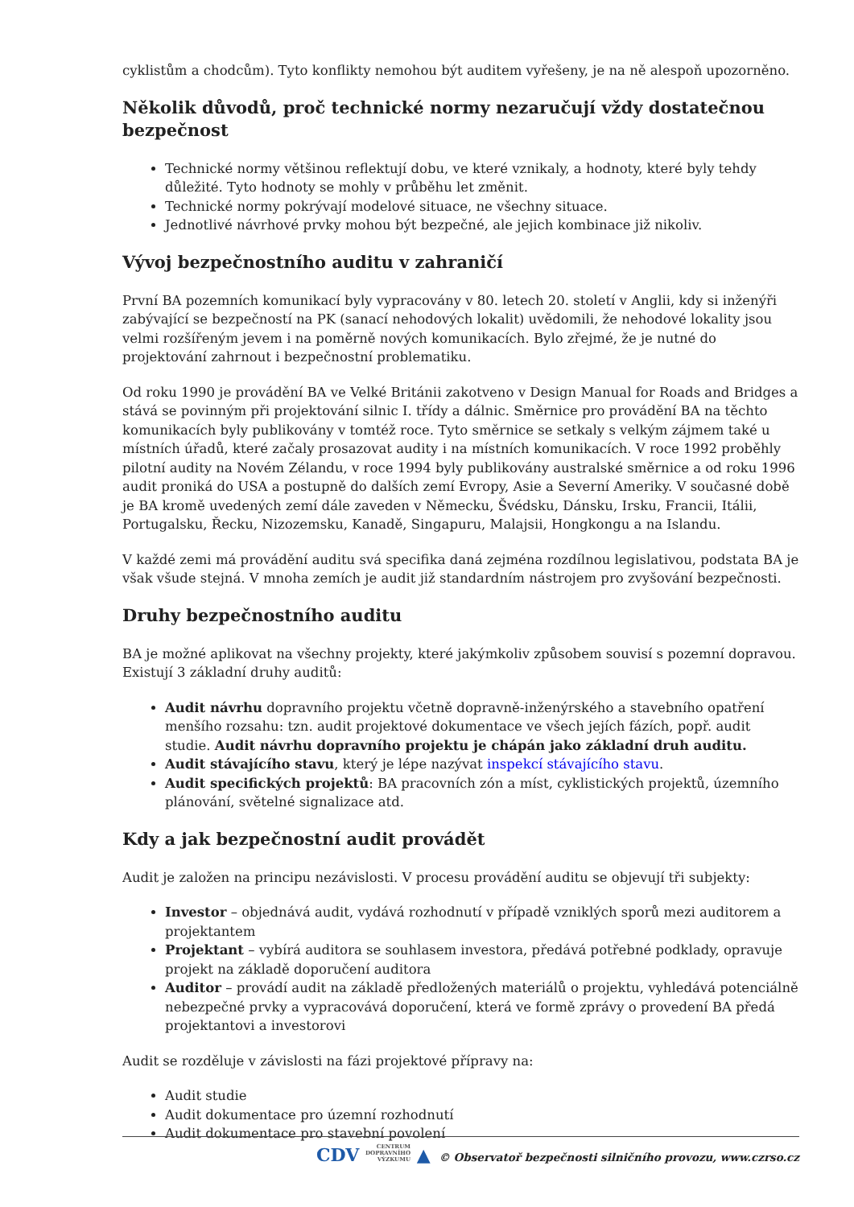cyklistům a chodcům). Tyto konflikty nemohou být auditem vyřešeny, je na ně alespoň upozorněno.
Několik důvodů, proč technické normy nezaručují vždy dostatečnou bezpečnost
Technické normy většinou reflektují dobu, ve které vznikaly, a hodnoty, které byly tehdy důležité. Tyto hodnoty se mohly v průběhu let změnit.
Technické normy pokrývají modelové situace, ne všechny situace.
Jednotlivé návrhové prvky mohou být bezpečné, ale jejich kombinace již nikoliv.
Vývoj bezpečnostního auditu v zahraničí
První BA pozemních komunikací byly vypracovány v 80. letech 20. století v Anglii, kdy si inženýři zabývající se bezpečností na PK (sanací nehodových lokalit) uvědomili, že nehodové lokality jsou velmi rozšířeným jevem i na poměrně nových komunikacích. Bylo zřejmé, že je nutné do projektování zahrnout i bezpečnostní problematiku.
Od roku 1990 je provádění BA ve Velké Británii zakotveno v Design Manual for Roads and Bridges a stává se povinným při projektování silnic I. třídy a dálnic. Směrnice pro provádění BA na těchto komunikacích byly publikovány v tomtéž roce. Tyto směrnice se setkaly s velkým zájmem také u místních úřadů, které začaly prosazovat audity i na místních komunikacích. V roce 1992 proběhly pilotní audity na Novém Zélandu, v roce 1994 byly publikovány australské směrnice a od roku 1996 audit proniká do USA a postupně do dalších zemí Evropy, Asie a Severní Ameriky. V současné době je BA kromě uvedených zemí dále zaveden v Německu, Švédsku, Dánsku, Irsku, Francii, Itálii, Portugalsku, Řecku, Nizozemsku, Kanadě, Singapuru, Malajsii, Hongkongu a na Islandu.
V každé zemi má provádění auditu svá specifika daná zejména rozdílnou legislativou, podstata BA je však všude stejná. V mnoha zemích je audit již standardním nástrojem pro zvyšování bezpečnosti.
Druhy bezpečnostního auditu
BA je možné aplikovat na všechny projekty, které jakýmkoliv způsobem souvisí s pozemní dopravou. Existují 3 základní druhy auditů:
Audit návrhu dopravního projektu včetně dopravně-inženýrského a stavebního opatření menšího rozsahu: tzn. audit projektové dokumentace ve všech jejích fázích, popř. audit studie. Audit návrhu dopravního projektu je chápán jako základní druh auditu.
Audit stávajícího stavu, který je lépe nazývat inspekcí stávajícího stavu.
Audit specifických projektů: BA pracovních zón a míst, cyklistických projektů, územního plánování, světelné signalizace atd.
Kdy a jak bezpečnostní audit provádět
Audit je založen na principu nezávislosti. V procesu provádění auditu se objevují tři subjekty:
Investor – objednává audit, vydává rozhodnutí v případě vzniklých sporů mezi auditorem a projektantem
Projektant – vybírá auditora se souhlasem investora, předává potřebné podklady, opravuje projekt na základě doporučení auditora
Auditor – provádí audit na základě předložených materiálů o projektu, vyhledává potenciálně nebezpečné prvky a vypracovává doporučení, která ve formě zprávy o provedení BA předá projektantovi a investorovi
Audit se rozděluje v závislosti na fázi projektové přípravy na:
Audit studie
Audit dokumentace pro územní rozhodnutí
Audit dokumentace pro stavební povolení
CDV CENTRUM
DOPRAVNÍHO
VÝZKUMU ▲ © Observatoř bezpečnosti silničního provozu, www.czrso.cz